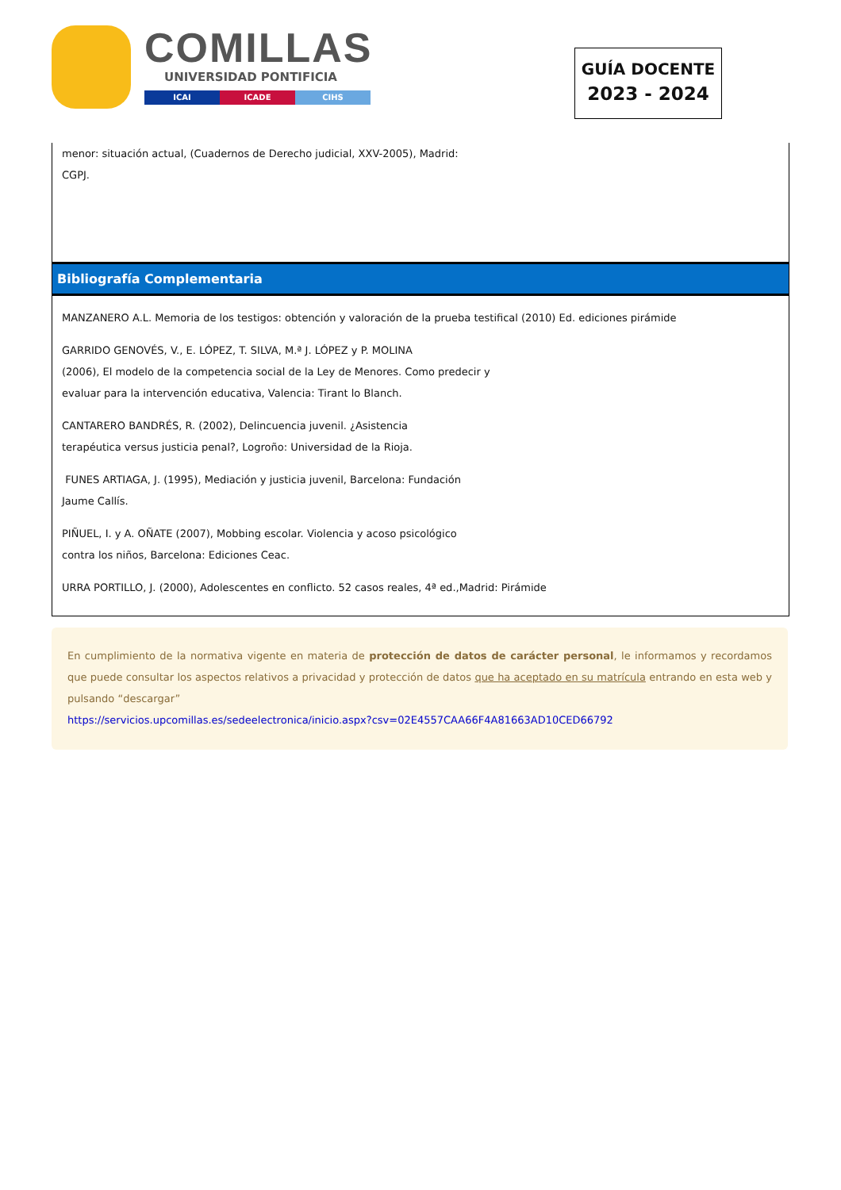COMILLAS
UNIVERSIDAD PONTIFICIA
ICAI ICADE CIHS
GUÍA DOCENTE
2023 - 2024
menor: situación actual, (Cuadernos de Derecho judicial, XXV-2005), Madrid:
CGPJ.
Bibliografía Complementaria
MANZANERO A.L. Memoria de los testigos: obtención y valoración de la prueba testifical (2010) Ed. ediciones pirámide
GARRIDO GENOVÉS, V., E. LÓPEZ, T. SILVA, M.ª J. LÓPEZ y P. MOLINA
(2006), El modelo de la competencia social de la Ley de Menores. Como predecir y
evaluar para la intervención educativa, Valencia: Tirant lo Blanch.
CANTARERO BANDRÉS, R. (2002), Delincuencia juvenil. ¿Asistencia
terapéutica versus justicia penal?, Logroño: Universidad de la Rioja.
FUNES ARTIAGA, J. (1995), Mediación y justicia juvenil, Barcelona: Fundación
Jaume Callís.
PIÑUEL, I. y A. OÑATE (2007), Mobbing escolar. Violencia y acoso psicológico
contra los niños, Barcelona: Ediciones Ceac.
URRA PORTILLO, J. (2000), Adolescentes en conflicto. 52 casos reales, 4ª ed.,Madrid: Pirámide
En cumplimiento de la normativa vigente en materia de protección de datos de carácter personal, le informamos y recordamos que puede consultar los aspectos relativos a privacidad y protección de datos que ha aceptado en su matrícula entrando en esta web y pulsando “descargar”
https://servicios.upcomillas.es/sedeelectronica/inicio.aspx?csv=02E4557CAA66F4A81663AD10CED66792